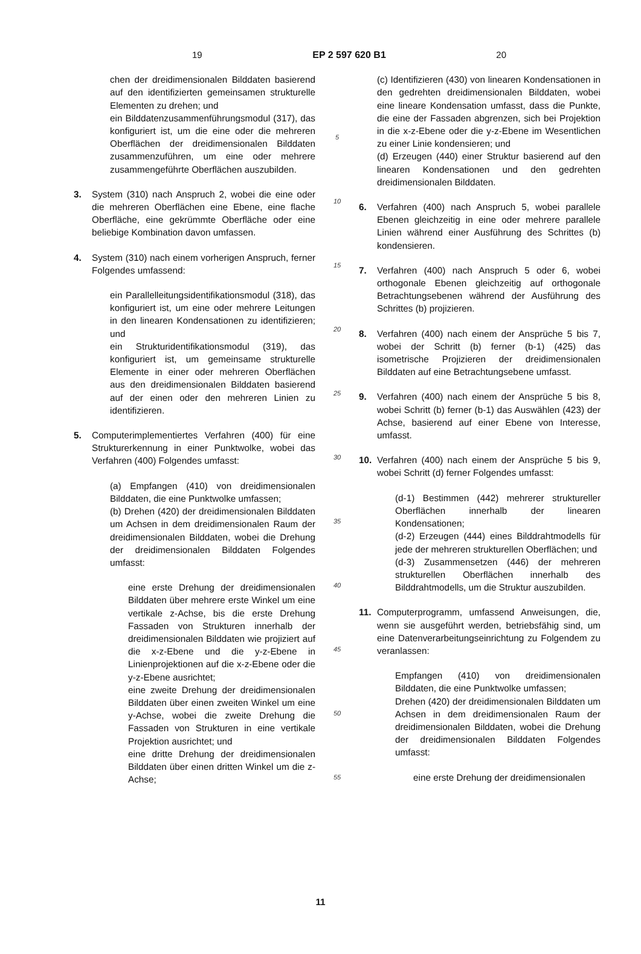19 EP 2 597 620 B1 20
chen der dreidimensionalen Bilddaten basierend auf den identifizierten gemeinsamen strukturelle Elementen zu drehen; und
ein Bilddatenzusammenführungsmodul (317), das konfiguriert ist, um die eine oder die mehreren Oberflächen der dreidimensionalen Bilddaten zusammenzuführen, um eine oder mehrere zusammengeführte Oberflächen auszubilden.
3. System (310) nach Anspruch 2, wobei die eine oder die mehreren Oberflächen eine Ebene, eine flache Oberfläche, eine gekrümmte Oberfläche oder eine beliebige Kombination davon umfassen.
4. System (310) nach einem vorherigen Anspruch, ferner Folgendes umfassend:
ein Parallelleitungsidentifikationsmodul (318), das konfiguriert ist, um eine oder mehrere Leitungen in den linearen Kondensationen zu identifizieren; und
ein Strukturidentifikationsmodul (319), das konfiguriert ist, um gemeinsame strukturelle Elemente in einer oder mehreren Oberflächen aus den dreidimensionalen Bilddaten basierend auf der einen oder den mehreren Linien zu identifizieren.
5. Computerimplementiertes Verfahren (400) für eine Strukturerkennung in einer Punktwolke, wobei das Verfahren (400) Folgendes umfasst:
(a) Empfangen (410) von dreidimensionalen Bilddaten, die eine Punktwolke umfassen;
(b) Drehen (420) der dreidimensionalen Bilddaten um Achsen in dem dreidimensionalen Raum der dreidimensionalen Bilddaten, wobei die Drehung der dreidimensionalen Bilddaten Folgendes umfasst:
eine erste Drehung der dreidimensionalen Bilddaten über mehrere erste Winkel um eine vertikale z-Achse, bis die erste Drehung Fassaden von Strukturen innerhalb der dreidimensionalen Bilddaten wie projiziert auf die x-z-Ebene und die y-z-Ebene in Linienprojektionen auf die x-z-Ebene oder die y-z-Ebene ausrichtet;
eine zweite Drehung der dreidimensionalen Bilddaten über einen zweiten Winkel um eine y-Achse, wobei die zweite Drehung die Fassaden von Strukturen in eine vertikale Projektion ausrichtet; und
eine dritte Drehung der dreidimensionalen Bilddaten über einen dritten Winkel um die z-Achse;
5
10
15
20
25
30
35
40
45
50
55
(c) Identifizieren (430) von linearen Kondensationen in den gedrehten dreidimensionalen Bilddaten, wobei eine lineare Kondensation umfasst, dass die Punkte, die eine der Fassaden abgrenzen, sich bei Projektion in die x-z-Ebene oder die y-z-Ebene im Wesentlichen zu einer Linie kondensieren; und
(d) Erzeugen (440) einer Struktur basierend auf den linearen Kondensationen und den gedrehten dreidimensionalen Bilddaten.
6. Verfahren (400) nach Anspruch 5, wobei parallele Ebenen gleichzeitig in eine oder mehrere parallele Linien während einer Ausführung des Schrittes (b) kondensieren.
7. Verfahren (400) nach Anspruch 5 oder 6, wobei orthogonale Ebenen gleichzeitig auf orthogonale Betrachtungsebenen während der Ausführung des Schrittes (b) projizieren.
8. Verfahren (400) nach einem der Ansprüche 5 bis 7, wobei der Schritt (b) ferner (b-1) (425) das isometrische Projizieren der dreidimensionalen Bilddaten auf eine Betrachtungsebene umfasst.
9. Verfahren (400) nach einem der Ansprüche 5 bis 8, wobei Schritt (b) ferner (b-1) das Auswählen (423) der Achse, basierend auf einer Ebene von Interesse, umfasst.
10. Verfahren (400) nach einem der Ansprüche 5 bis 9, wobei Schritt (d) ferner Folgendes umfasst:
(d-1) Bestimmen (442) mehrerer struktureller Oberflächen innerhalb der linearen Kondensationen;
(d-2) Erzeugen (444) eines Bilddrahtmodells für jede der mehreren strukturellen Oberflächen; und
(d-3) Zusammensetzen (446) der mehreren strukturellen Oberflächen innerhalb des Bilddrahtmodells, um die Struktur auszubilden.
11. Computerprogramm, umfassend Anweisungen, die, wenn sie ausgeführt werden, betriebsfähig sind, um eine Datenverarbeitungseinrichtung zu Folgendem zu veranlassen:
Empfangen (410) von dreidimensionalen Bilddaten, die eine Punktwolke umfassen;
Drehen (420) der dreidimensionalen Bilddaten um Achsen in dem dreidimensionalen Raum der dreidimensionalen Bilddaten, wobei die Drehung der dreidimensionalen Bilddaten Folgendes umfasst:
eine erste Drehung der dreidimensionalen
11